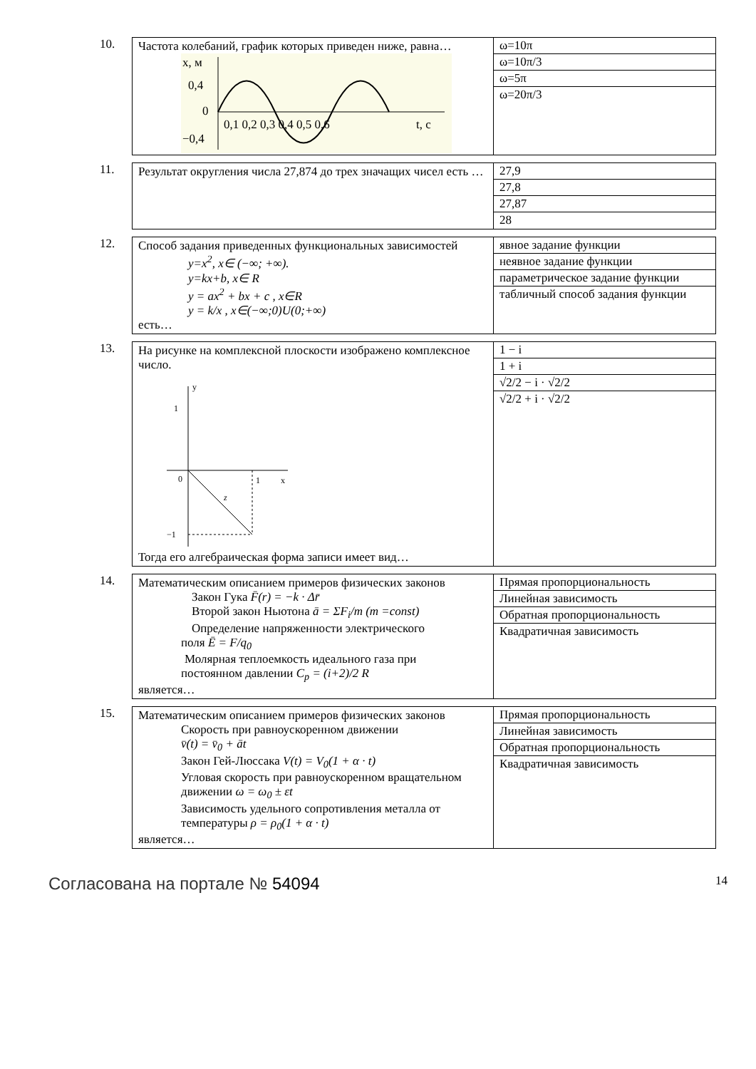10.
| Частота колебаний, график которых приведен ниже, равна… x, м 0,4 0 −0,4 0,1 0,2 0,3 0,4 0,5 0,6 t, c | / ω=10π / / ω=10π/3 / / ω=5π / / ω=20π/3 / |
11.
| Результат округления числа 27,874 до трех значащих чисел есть … | / 27,9 / / 27,8 / / 27,87 / / 28 / |
12.
| Способ задания приведенных функциональных зависимостей y=x<sup>2</sup>, x∈ (−∞; +∞). y=kx+b, x∈ R y = ax<sup>2</sup> + bx + c , x∈R y = k/x , x∈(−∞;0)U(0;+∞) есть… | / явное задание функции / / неявное задание функции / / параметрическое задание функции / / табличный способ задания функции / |
13.
| На рисунке на комплексной плоскости изображено комплексное число. y 1 0 1 x z −1 Тогда его алгебраическая форма записи имеет вид… | / 1 − i / / 1 + i / / √2/2 − i · √2/2 / / √2/2 + i · √2/2 / |
14.
| Математическим описанием примеров физических законов Закон Гука F̄(r) = −k · Δr̄ Второй закон Ньютона ā = ΣF<sub>i</sub>/m (m =const) Определение напряженности электрического поля Ē = F/q<sub>0</sub> Молярная теплоемкость идеального газа при постоянном давлении C<sub>p</sub> = (i+2)/2 R является… | / Прямая пропорциональность / / Линейная зависимость / / Обратная пропорциональность / / Квадратичная зависимость / |
15.
| Математическим описанием примеров физических законов Скорость при равноускоренном движении v̄(t) = v̄<sub>0</sub> + āt Закон Гей-Люссака V(t) = V<sub>0</sub>(1 + α · t) Угловая скорость при равноускоренном вращательном движении ω = ω<sub>0</sub> ± εt Зависимость удельного сопротивления металла от температуры ρ = ρ<sub>0</sub>(1 + α · t) является… | / Прямая пропорциональность / / Линейная зависимость / / Обратная пропорциональность / / Квадратичная зависимость / |
Согласована на портале № 54094 14